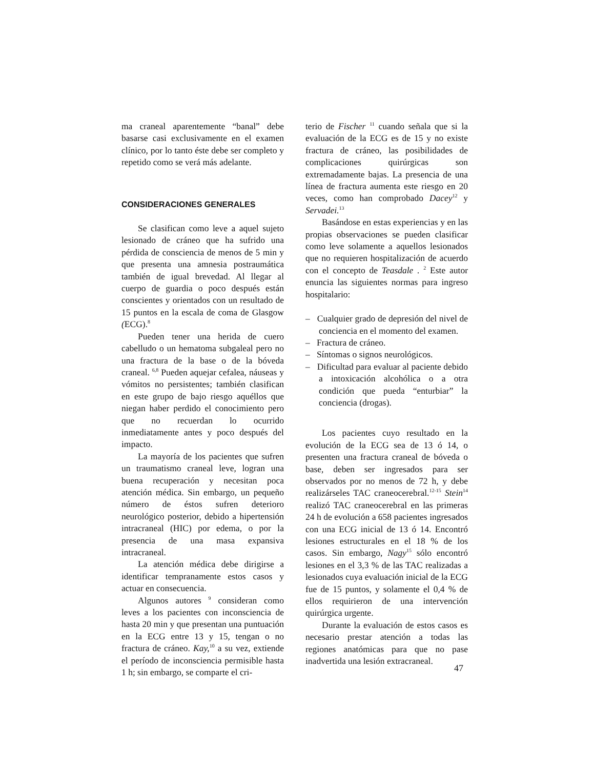ma craneal aparentemente “banal” debe basarse casi exclusivamente en el examen clínico, por lo tanto éste debe ser completo y repetido como se verá más adelante.
CONSIDERACIONES GENERALES
Se clasifican como leve a aquel sujeto lesionado de cráneo que ha sufrido una pérdida de consciencia de menos de 5 min y que presenta una amnesia postraumática también de igual brevedad. Al llegar al cuerpo de guardia o poco después están conscientes y orientados con un resultado de 15 puntos en la escala de coma de Glasgow (ECG).<sup>8</sup>
Pueden tener una herida de cuero cabelludo o un hematoma subgaleal pero no una fractura de la base o de la bóveda craneal. <sup>6,8</sup> Pueden aquejar cefalea, náuseas y vómitos no persistentes; también clasifican en este grupo de bajo riesgo aquéllos que niegan haber perdido el conocimiento pero que no recuerdan lo ocurrido inmediatamente antes y poco después del impacto.
La mayoría de los pacientes que sufren un traumatismo craneal leve, logran una buena recuperación y necesitan poca atención médica. Sin embargo, un pequeño número de éstos sufren deterioro neurológico posterior, debido a hipertensión intracraneal (HIC) por edema, o por la presencia de una masa expansiva intracraneal.
La atención médica debe dirigirse a identificar tempranamente estos casos y actuar en consecuencia.
Algunos autores <sup>9</sup> consideran como leves a los pacientes con inconsciencia de hasta 20 min y que presentan una puntuación en la ECG entre 13 y 15, tengan o no fractura de cráneo. Kay,<sup>10</sup> a su vez, extiende el período de inconsciencia permisible hasta 1 h; sin embargo, se comparte el cri-
terio de Fischer <sup>11</sup> cuando señala que si la evaluación de la ECG es de 15 y no existe fractura de cráneo, las posibilidades de complicaciones quirúrgicas son extremadamente bajas. La presencia de una línea de fractura aumenta este riesgo en 20 veces, como han comprobado Dacey<sup>12</sup> y Servadei.<sup>13</sup>
Basándose en estas experiencias y en las propias observaciones se pueden clasificar como leve solamente a aquellos lesionados que no requieren hospitalización de acuerdo con el concepto de Teasdale . <sup>2</sup> Este autor enuncia las siguientes normas para ingreso hospitalario:
– Cualquier grado de depresión del nivel de conciencia en el momento del examen.
– Fractura de cráneo.
– Síntomas o signos neurológicos.
– Dificultad para evaluar al paciente debido a intoxicación alcohólica o a otra condición que pueda “enturbiar” la conciencia (drogas).
Los pacientes cuyo resultado en la evolución de la ECG sea de 13 ó 14, o presenten una fractura craneal de bóveda o base, deben ser ingresados para ser observados por no menos de 72 h, y debe realizárseles TAC craneocerebral.<sup>12-15</sup> Stein<sup>14</sup> realizó TAC craneocerebral en las primeras 24 h de evolución a 658 pacientes ingresados con una ECG inicial de 13 ó 14. Encontró lesiones estructurales en el 18 % de los casos. Sin embargo, Nagy<sup>15</sup> sólo encontró lesiones en el 3,3 % de las TAC realizadas a lesionados cuya evaluación inicial de la ECG fue de 15 puntos, y solamente el 0,4 % de ellos requirieron de una intervención quirúrgica urgente.
Durante la evaluación de estos casos es necesario prestar atención a todas las regiones anatómicas para que no pase inadvertida una lesión extracraneal.
47